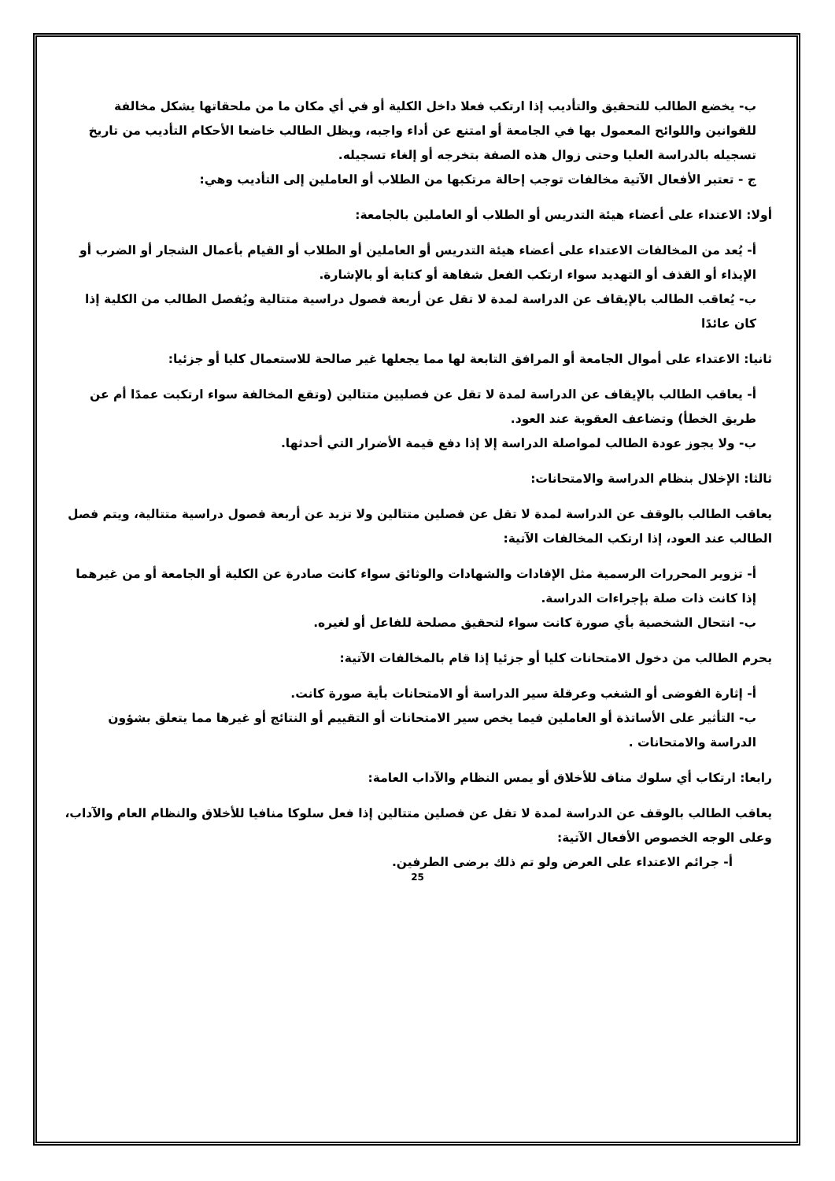ب- يخضع الطالب للتحقيق والتأديب إذا ارتكب فعلا داخل الكلية أو في أي مكان ما من ملحقاتها يشكل مخالفة للقوانين واللوائح المعمول بها في الجامعة أو امتنع عن أداء واجبه، ويظل الطالب خاضعا الأحكام التأديب من تاريخ تسجيله بالدراسة العليا وحتى زوال هذه الصفة بتخرجه أو إلغاء تسجيله.
ج - تعتبر الأفعال الآتية مخالفات توجب إحالة مرتكبها من الطلاب أو العاملين إلى التأديب وهي:
أولا: الاعتداء على أعضاء هيئة التدريس أو الطلاب أو العاملين بالجامعة:
أ- يُعد من المخالفات الاعتداء على أعضاء هيئة التدريس أو العاملين أو الطلاب أو القيام بأعمال الشجار أو الضرب أو الإيذاء أو القذف أو التهديد سواء ارتكب الفعل شفاهة أو كتابة أو بالإشارة.
ب- يُعاقب الطالب بالإيقاف عن الدراسة لمدة لا تقل عن أربعة فصول دراسية متتالية ويُفصل الطالب من الكلية إذا كان عائدًا
ثانيا: الاعتداء على أموال الجامعة أو المرافق التابعة لها مما يجعلها غير صالحة للاستعمال كليا أو جزئيا:
أ- يعاقب الطالب بالإيقاف عن الدراسة لمدة لا تقل عن فصليين متتالين (وتقع المخالفة سواء ارتكبت عمدًا أم عن طريق الخطأ) وتضاعف العقوبة عند العود.
ب- ولا يجوز عودة الطالب لمواصلة الدراسة إلا إذا دفع قيمة الأضرار التي أحدثها.
ثالثا: الإخلال بنظام الدراسة والامتحانات:
يعاقب الطالب بالوقف عن الدراسة لمدة لا تقل عن فصلين متتالين ولا تزيد عن أربعة فصول دراسية متتالية، ويتم فصل الطالب عند العود، إذا ارتكب المخالفات الآتية:
أ- تزوير المحررات الرسمية مثل الإفادات والشهادات والوثائق سواء كانت صادرة عن الكلية أو الجامعة أو من غيرهما إذا كانت ذات صلة بإجراءات الدراسة.
ب- انتحال الشخصية بأي صورة كانت سواء لتحقيق مصلحة للفاعل أو لغيره.
يحرم الطالب من دخول الامتحانات كليا أو جزئيا إذا قام بالمخالفات الآتية:
أ- إثارة الفوضى أو الشغب وعرقلة سير الدراسة أو الامتحانات بأية صورة كانت.
ب- التأثير على الأساتذة أو العاملين فيما يخص سير الامتحانات أو التقييم أو النتائج أو غيرها مما يتعلق بشؤون الدراسة والامتحانات .
رابعا: ارتكاب أي سلوك مناف للأخلاق أو يمس النظام والآداب العامة:
يعاقب الطالب بالوقف عن الدراسة لمدة لا تقل عن فصلين متتالين إذا فعل سلوكا منافيا للأخلاق والنظام العام والآداب، وعلى الوجه الخصوص الأفعال الآتية:
أ- جرائم الاعتداء على العرض ولو تم ذلك برضى الطرفين.
25